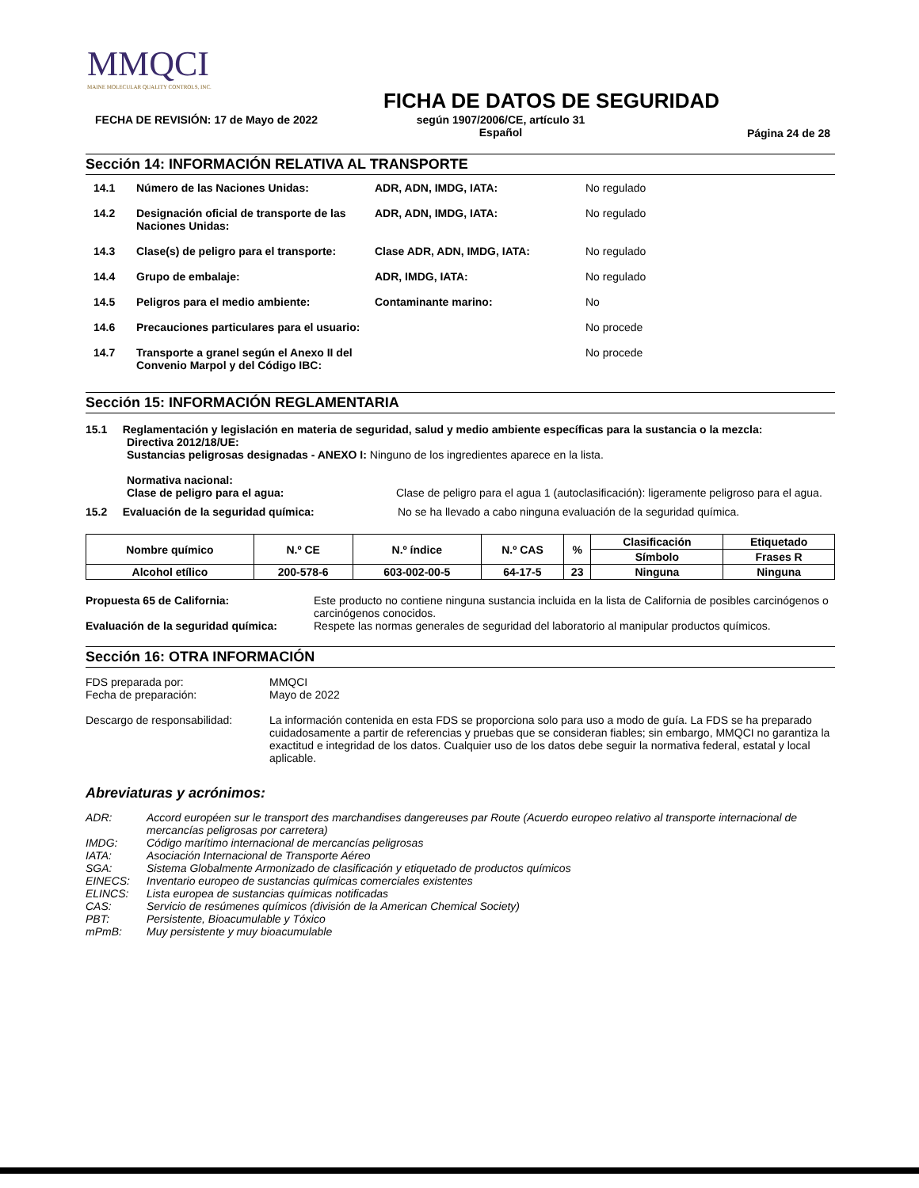MMQCI
MAINE MOLECULAR QUALITY CONTROLS, INC.
FICHA DE DATOS DE SEGURIDAD
FECHA DE REVISIÓN: 17 de Mayo de 2022 según 1907/2006/CE, artículo 31
Español Página 24 de 28
Sección 14: INFORMACIÓN RELATIVA AL TRANSPORTE
14.1 Número de las Naciones Unidas: ADR, ADN, IMDG, IATA: No regulado
14.2 Designación oficial de transporte de las Naciones Unidas: ADR, ADN, IMDG, IATA: No regulado
14.3 Clase(s) de peligro para el transporte: Clase ADR, ADN, IMDG, IATA: No regulado
14.4 Grupo de embalaje: ADR, IMDG, IATA: No regulado
14.5 Peligros para el medio ambiente: Contaminante marino: No
14.6 Precauciones particulares para el usuario: No procede
14.7 Transporte a granel según el Anexo II del Convenio Marpol y del Código IBC: No procede
Sección 15: INFORMACIÓN REGLAMENTARIA
15.1 Reglamentación y legislación en materia de seguridad, salud y medio ambiente específicas para la sustancia o la mezcla:
Directiva 2012/18/UE:
Sustancias peligrosas designadas - ANEXO I: Ninguno de los ingredientes aparece en la lista.
Normativa nacional:
Clase de peligro para el agua: Clase de peligro para el agua 1 (autoclasificación): ligeramente peligroso para el agua.
15.2 Evaluación de la seguridad química: No se ha llevado a cabo ninguna evaluación de la seguridad química.
| Nombre químico | N.º CE | N.º índice | N.º CAS | % | Clasificación | Etiquetado |
| | | | | | Símbolo | Frases R |
| Alcohol etílico | 200-578-6 | 603-002-00-5 | 64-17-5 | 23 | Ninguna | Ninguna |
Propuesta 65 de California: Este producto no contiene ninguna sustancia incluida en la lista de California de posibles carcinógenos o carcinógenos conocidos.
Evaluación de la seguridad química: Respete las normas generales de seguridad del laboratorio al manipular productos químicos.
Sección 16: OTRA INFORMACIÓN
FDS preparada por:
Fecha de preparación: MMQCI
Mayo de 2022
Descargo de responsabilidad: La información contenida en esta FDS se proporciona solo para uso a modo de guía. La FDS se ha preparado cuidadosamente a partir de referencias y pruebas que se consideran fiables; sin embargo, MMQCI no garantiza la exactitud e integridad de los datos. Cualquier uso de los datos debe seguir la normativa federal, estatal y local aplicable.
Abreviaturas y acrónimos:
ADR: Accord européen sur le transport des marchandises dangereuses par Route (Acuerdo europeo relativo al transporte internacional de mercancías peligrosas por carretera)
IMDG: Código marítimo internacional de mercancías peligrosas
IATA: Asociación Internacional de Transporte Aéreo
SGA: Sistema Globalmente Armonizado de clasificación y etiquetado de productos químicos
EINECS: Inventario europeo de sustancias químicas comerciales existentes
ELINCS: Lista europea de sustancias químicas notificadas
CAS: Servicio de resúmenes químicos (división de la American Chemical Society)
PBT: Persistente, Bioacumulable y Tóxico
mPmB: Muy persistente y muy bioacumulable